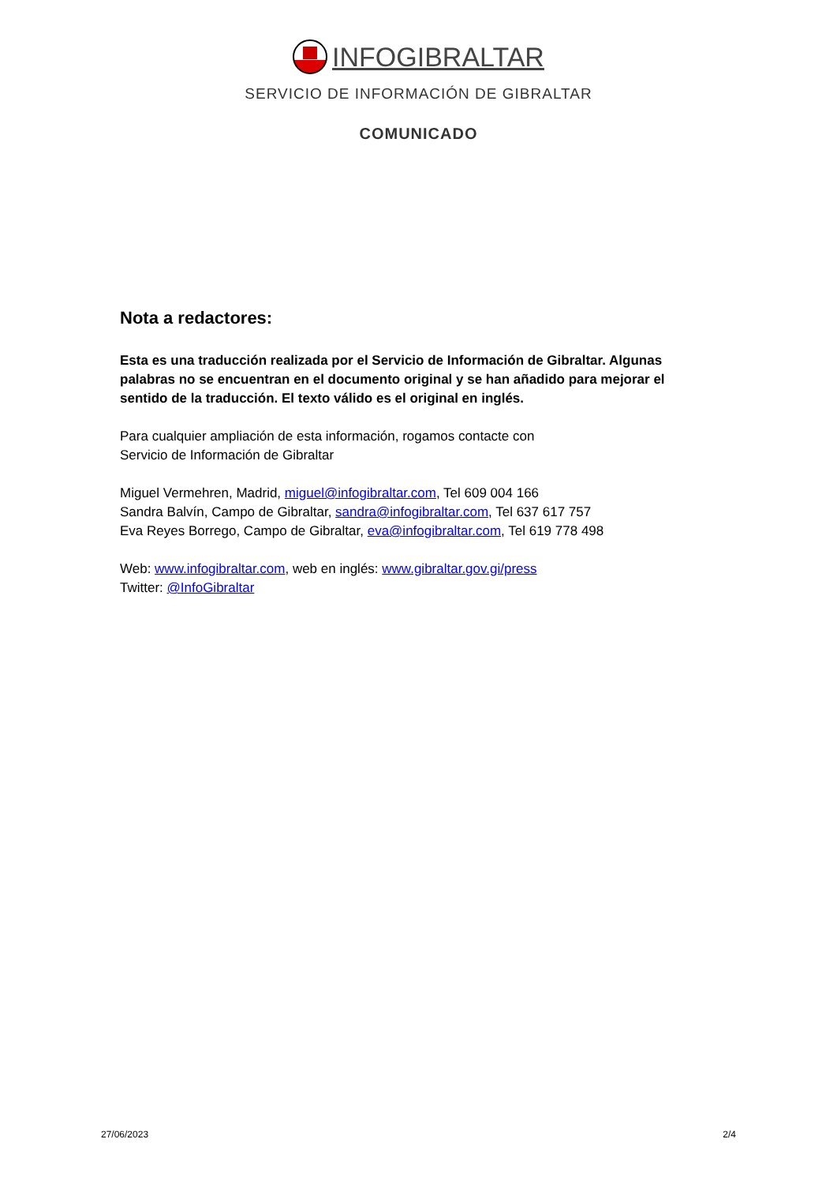INFOGIBRALTAR
SERVICIO DE INFORMACIÓN DE GIBRALTAR
COMUNICADO
Nota a redactores:
Esta es una traducción realizada por el Servicio de Información de Gibraltar. Algunas palabras no se encuentran en el documento original y se han añadido para mejorar el sentido de la traducción. El texto válido es el original en inglés.
Para cualquier ampliación de esta información, rogamos contacte con
Servicio de Información de Gibraltar
Miguel Vermehren, Madrid, miguel@infogibraltar.com, Tel 609 004 166
Sandra Balvín, Campo de Gibraltar, sandra@infogibraltar.com, Tel 637 617 757
Eva Reyes Borrego, Campo de Gibraltar, eva@infogibraltar.com, Tel 619 778 498
Web: www.infogibraltar.com, web en inglés: www.gibraltar.gov.gi/press
Twitter: @InfoGibraltar
27/06/2023 2/4